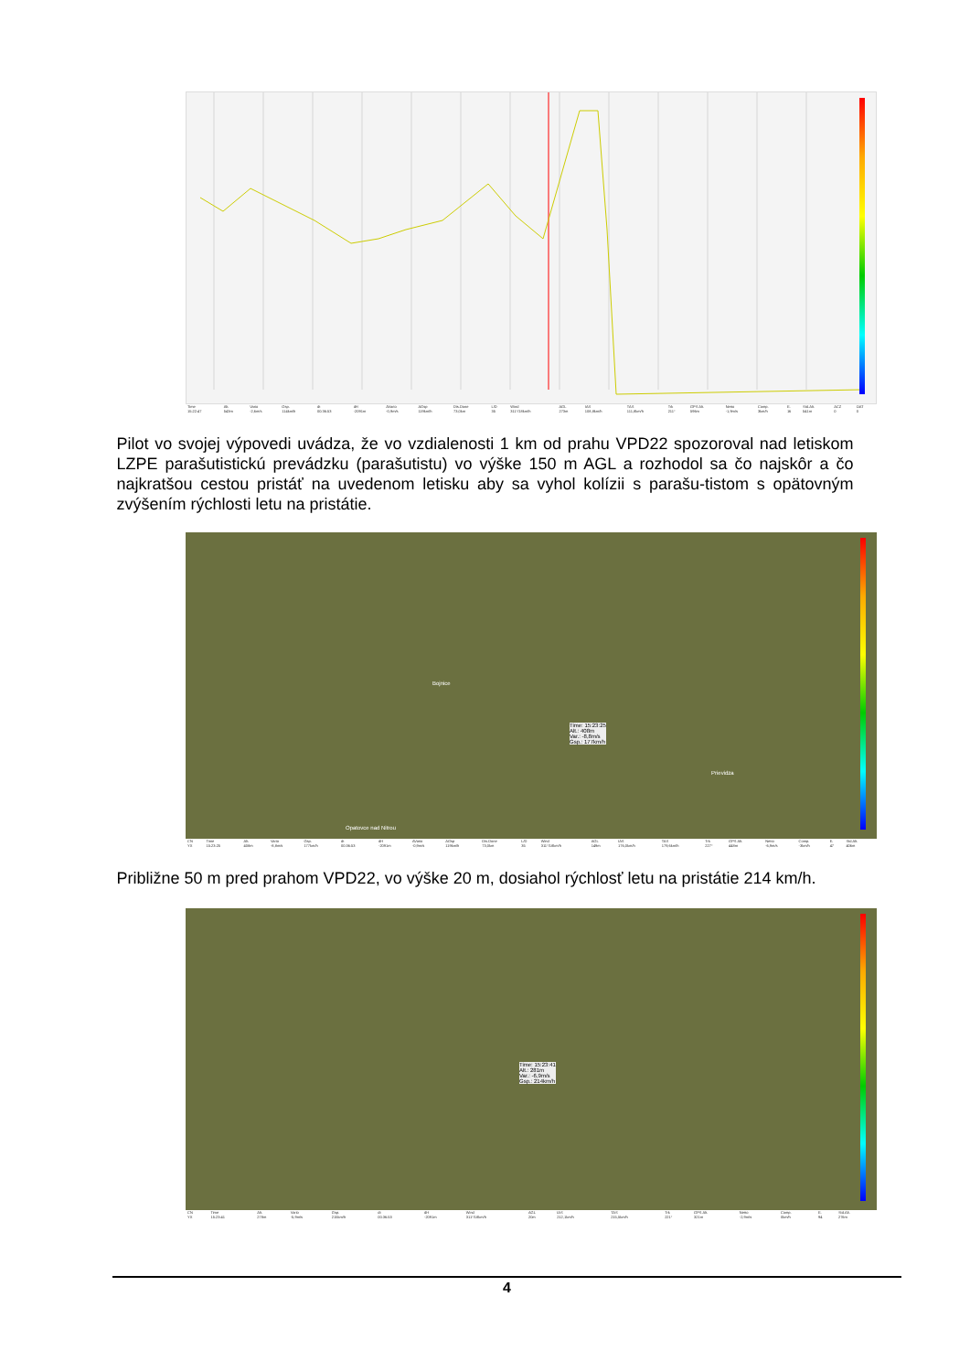| Time | Alt. | Vario | Gsp. | dt | dH | AVario | AGsp | Dis.Done | L/D | Wind | AGL | IAS | TAS | Trk | GPS Alt. | Netto | Comp. | E. | Std.Alt. | ACZ | OAT |
| --- | --- | --- | --- | --- | --- | --- | --- | --- | --- | --- | --- | --- | --- | --- | --- | --- | --- | --- | --- | --- | --- |
| 15:22:47 | 543m | -2,6m/s | 114km/h | 00:36:53 | -2091m | -0,9m/s | 119km/h | 73,0km | 35 | 311°/18km/h | 273m | 108,8km/h | 111,8km/h | 211° | 596m | -1,9m/s | 3km/h | 16 | 541m | 0 | 0 |
Pilot vo svojej výpovedi uvádza, že vo vzdialenosti 1 km od prahu VPD22 spozoroval nad letiskom LZPE parašutistickú prevádzku (parašutistu) vo výške 150 m AGL a rozhodol sa čo najskôr a čo najkratšou cestou pristáť na uvedenom letisku aby sa vyhol kolízii s parašu-tistom s opätovným zvýšením rýchlosti letu na pristátie.
Bojnice
Prievidza
Opatovce nad Nitrou
Time: 15:23:25
Alt.: 408m
Var.: -8,8m/s
Gsp.: 177km/h
| CN | Time | Alt. | Vario | Gsp. | dt | dH | AVario | AGsp | Dis.Done | L/D | Wind | AGL | IAS | TAS | Trk | GPS Alt. | Netto | Comp. | E. | Std.Alt. |
| --- | --- | --- | --- | --- | --- | --- | --- | --- | --- | --- | --- | --- | --- | --- | --- | --- | --- | --- | --- | --- |
| YX | 15:23:25 | 408m | -8,8m/s | 177km/h | 00:36:53 | -2091m | -0,9m/s | 119km/h | 73,0km | 35 | 311°/18km/h | 149m | 176,0km/h | 179,6km/h | 227° | 448m | -6,9m/s | -3km/h | 47 | 406m |
Približne 50 m pred prahom VPD22, vo výške 20 m, dosiahol rýchlosť letu na pristátie 214 km/h.
Time: 15:23:41
Alt.: 281m
Var.: -6,9m/s
Gsp.: 214km/h
| CN | Time | Alt. | Vario | Gsp. | dt | dH | Wind | AGL | IAS | TAS | Trk | GPS Alt. | Netto | Comp. | E. | Std.Alt. |
| --- | --- | --- | --- | --- | --- | --- | --- | --- | --- | --- | --- | --- | --- | --- | --- | --- |
| YX | 15:23:41 | 278m | -5,9m/s | 215km/h | 00:36:53 | -2091m | 311°/18km/h | 20m | 212,1km/h | 215,5km/h | 221° | 321m | -2,9m/s | 0km/h | 94 | 276m |
4